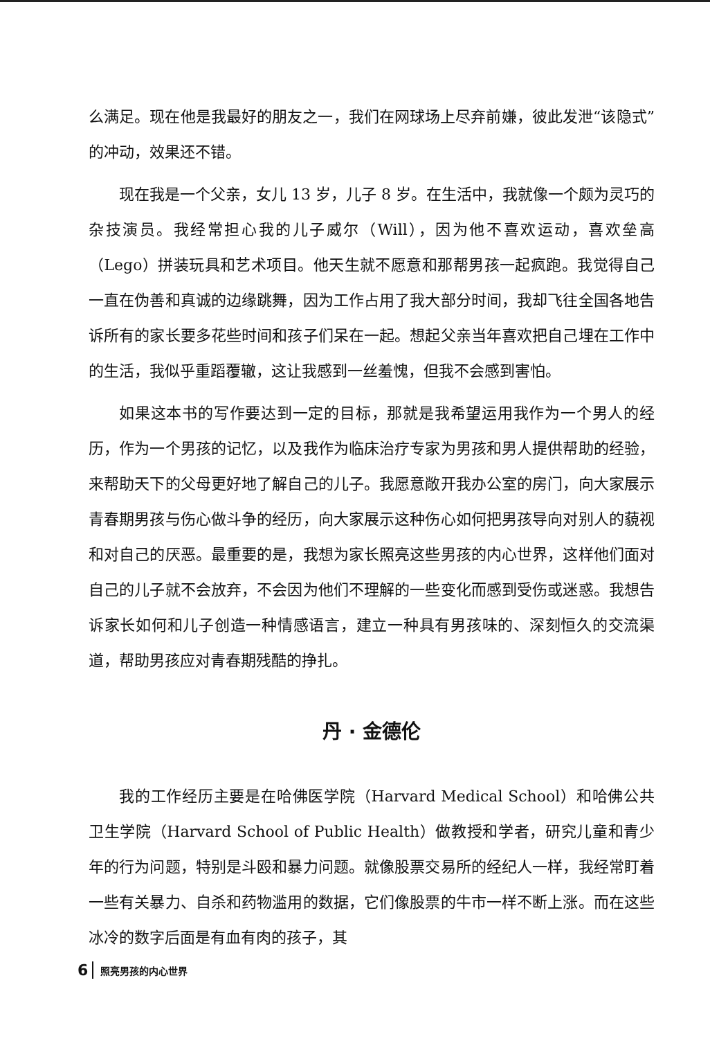么满足。现在他是我最好的朋友之一，我们在网球场上尽弃前嫌，彼此发泄“该隐式”的冲动，效果还不错。
现在我是一个父亲，女儿 13 岁，儿子 8 岁。在生活中，我就像一个颇为灵巧的杂技演员。我经常担心我的儿子威尔（Will），因为他不喜欢运动，喜欢垒高（Lego）拼装玩具和艺术项目。他天生就不愿意和那帮男孩一起疯跑。我觉得自己一直在伪善和真诚的边缘跳舞，因为工作占用了我大部分时间，我却飞往全国各地告诉所有的家长要多花些时间和孩子们呆在一起。想起父亲当年喜欢把自己埋在工作中的生活，我似乎重蹈覆辙，这让我感到一丝羞愧，但我不会感到害怕。
如果这本书的写作要达到一定的目标，那就是我希望运用我作为一个男人的经历，作为一个男孩的记忆，以及我作为临床治疗专家为男孩和男人提供帮助的经验，来帮助天下的父母更好地了解自己的儿子。我愿意敞开我办公室的房门，向大家展示青春期男孩与伤心做斗争的经历，向大家展示这种伤心如何把男孩导向对别人的藐视和对自己的厌恶。最重要的是，我想为家长照亮这些男孩的内心世界，这样他们面对自己的儿子就不会放弃，不会因为他们不理解的一些变化而感到受伤或迷惑。我想告诉家长如何和儿子创造一种情感语言，建立一种具有男孩味的、深刻恒久的交流渠道，帮助男孩应对青春期残酷的挣扎。
丹 · 金德伦
我的工作经历主要是在哈佛医学院（Harvard Medical School）和哈佛公共卫生学院（Harvard School of Public Health）做教授和学者，研究儿童和青少年的行为问题，特别是斗殴和暴力问题。就像股票交易所的经纪人一样，我经常盯着一些有关暴力、自杀和药物滥用的数据，它们像股票的牛市一样不断上涨。而在这些冰冷的数字后面是有血有肉的孩子，其
6 照亮男孩的内心世界